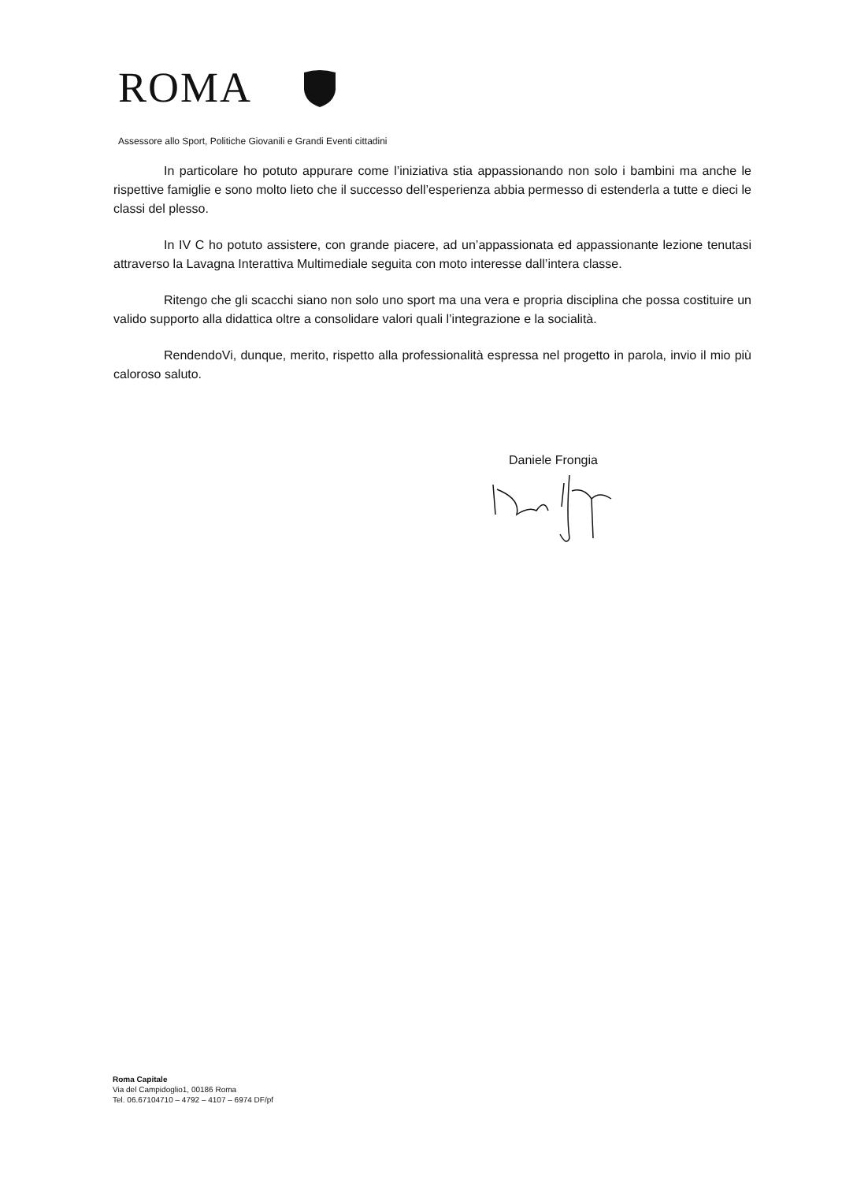ROMA
Assessore allo Sport, Politiche Giovanili e Grandi Eventi cittadini
In particolare ho potuto appurare come l’iniziativa stia appassionando non solo i bambini ma anche le rispettive famiglie e sono molto lieto che il successo dell’esperienza abbia permesso di estenderla a tutte e dieci le classi del plesso.
In IV C ho potuto assistere, con grande piacere, ad un’appassionata ed appassionante lezione tenutasi attraverso la Lavagna Interattiva Multimediale seguita con moto interesse dall’intera classe.
Ritengo che gli scacchi siano non solo uno sport ma una vera e propria disciplina che possa costituire un valido supporto alla didattica oltre a consolidare valori quali l’integrazione e la socialità.
RendendoVi, dunque, merito, rispetto alla professionalità espressa nel progetto in parola, invio il mio più caloroso saluto.
Daniele Frongia
Roma Capitale
Via del Campidoglio1, 00186 Roma
Tel. 06.67104710 – 4792 – 4107 – 6974 DF/pf